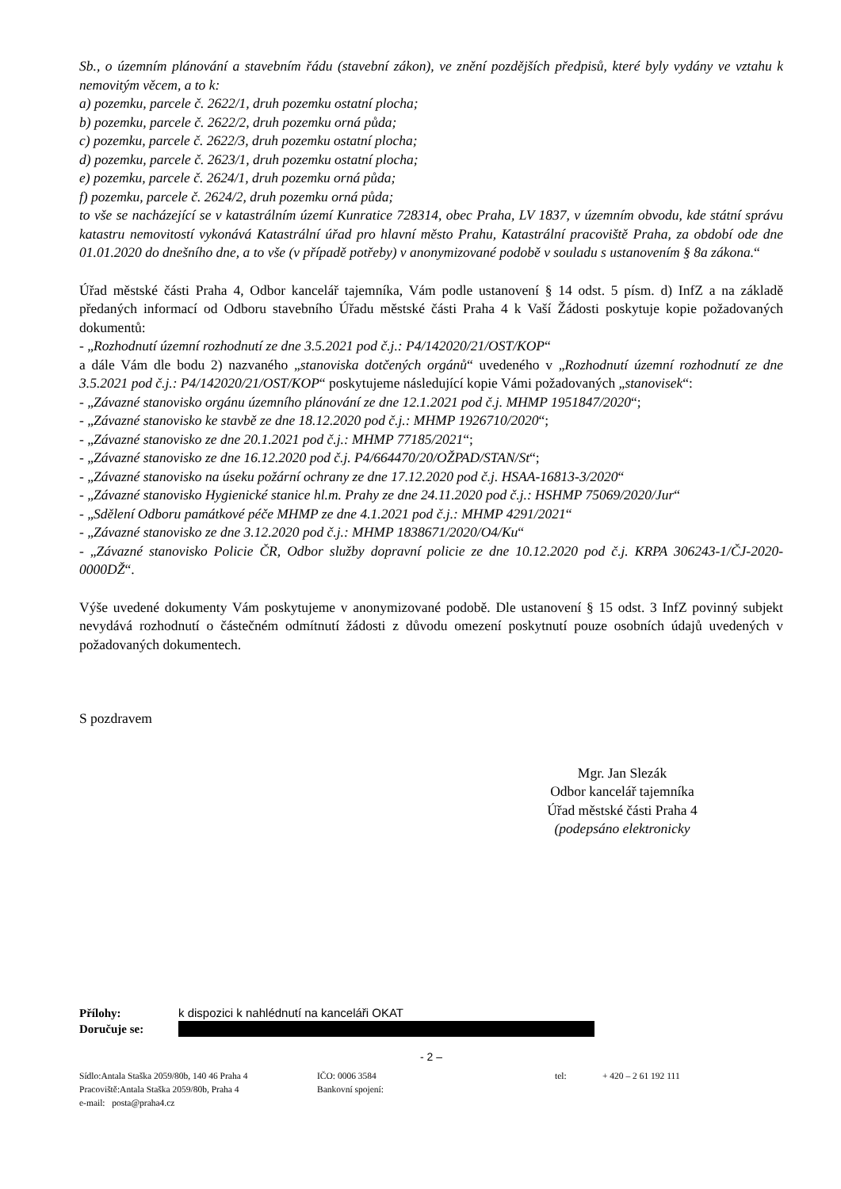Sb., o územním plánování a stavebním řádu (stavební zákon), ve znění pozdějších předpisů, které byly vydány ve vztahu k nemovitým věcem, a to k:
a) pozemku, parcele č. 2622/1, druh pozemku ostatní plocha;
b) pozemku, parcele č. 2622/2, druh pozemku orná půda;
c) pozemku, parcele č. 2622/3, druh pozemku ostatní plocha;
d) pozemku, parcele č. 2623/1, druh pozemku ostatní plocha;
e) pozemku, parcele č. 2624/1, druh pozemku orná půda;
f) pozemku, parcele č. 2624/2, druh pozemku orná půda;
to vše se nacházející se v katastrálním území Kunratice 728314, obec Praha, LV 1837, v územním obvodu, kde státní správu katastru nemovitostí vykonává Katastrální úřad pro hlavní město Prahu, Katastrální pracoviště Praha, za období ode dne 01.01.2020 do dnešního dne, a to vše (v případě potřeby) v anonymizované podobě v souladu s ustanovením § 8a zákona.“
Úřad městské části Praha 4, Odbor kancelář tajemníka, Vám podle ustanovení § 14 odst. 5 písm. d) InfZ a na základě předaných informací od Odboru stavebního Úřadu městské části Praha 4 k Vaší Žádosti poskytuje kopie požadovaných dokumentů:
- „Rozhodnutí územní rozhodnutí ze dne 3.5.2021 pod č.j.: P4/142020/21/OST/KOP“
a dále Vám dle bodu 2) nazvaného „stanoviska dotčených orgánů“ uvedeného v „Rozhodnutí územní rozhodnutí ze dne 3.5.2021 pod č.j.: P4/142020/21/OST/KOP“ poskytujeme následující kopie Vámi požadovaných „stanovisek“:
- „Závazné stanovisko orgánu územního plánování ze dne 12.1.2021 pod č.j. MHMP 1951847/2020“;
- „Závazné stanovisko ke stavbě ze dne 18.12.2020 pod č.j.: MHMP 1926710/2020“;
- „Závazné stanovisko ze dne 20.1.2021 pod č.j.: MHMP 77185/2021“;
- „Závazné stanovisko ze dne 16.12.2020 pod č.j. P4/664470/20/OŽPAD/STAN/St“;
- „Závazné stanovisko na úseku požární ochrany ze dne 17.12.2020 pod č.j. HSAA-16813-3/2020“
- „Závazné stanovisko Hygienické stanice hl.m. Prahy ze dne 24.11.2020 pod č.j.: HSHMP 75069/2020/Jur“
- „Sdělení Odboru památkové péče MHMP ze dne 4.1.2021 pod č.j.: MHMP 4291/2021“
- „Závazné stanovisko ze dne 3.12.2020 pod č.j.: MHMP 1838671/2020/O4/Ku“
- „Závazné stanovisko Policie ČR, Odbor služby dopravní policie ze dne 10.12.2020 pod č.j. KRPA 306243-1/ČJ-2020-0000DŽ“.
Výše uvedené dokumenty Vám poskytujeme v anonymizované podobě. Dle ustanovení § 15 odst. 3 InfZ povinný subjekt nevydává rozhodnutí o částečném odmítnutí žádosti z důvodu omezení poskytnutí pouze osobních údajů uvedených v požadovaných dokumentech.
S pozdravem
Mgr. Jan Slezák
Odbor kancelář tajemníka
Úřad městské části Praha 4
(podepsáno elektronicky
Přílohy: k dispozici k nahlédnutí na kanceláři OKAT
Doručuje se:
- 2 –
Sídlo:Antala Staška 2059/80b, 140 46 Praha 4 IČO: 0006 3584 tel: + 420 – 2 61 192 111 Pracoviště:Antala Staška 2059/80b, Praha 4 Bankovní spojení: e-mail: posta@praha4.cz